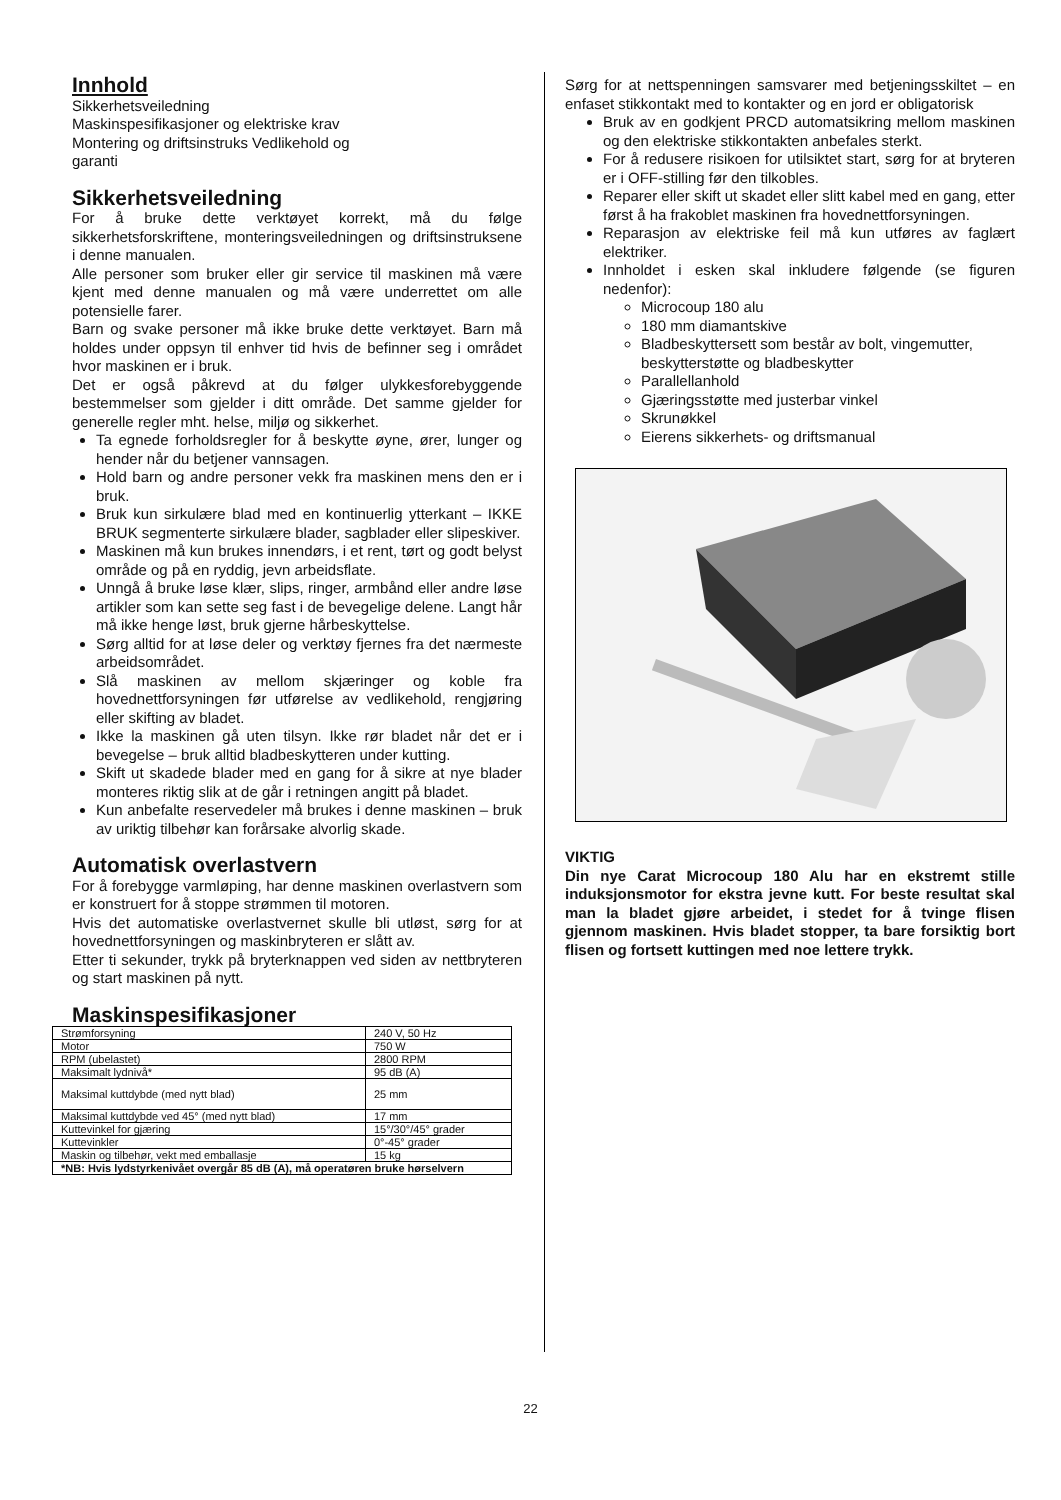Innhold
Sikkerhetsveiledning
Maskinspesifikasjoner og elektriske krav
Montering og driftsinstruks Vedlikehold og
garanti
Sikkerhetsveiledning
For å bruke dette verktøyet korrekt, må du følge sikkerhetsforskriftene, monteringsveiledningen og driftsinstruksene i denne manualen.
Alle personer som bruker eller gir service til maskinen må være kjent med denne manualen og må være underrettet om alle potensielle farer.
Barn og svake personer må ikke bruke dette verktøyet. Barn må holdes under oppsyn til enhver tid hvis de befinner seg i området hvor maskinen er i bruk.
Det er også påkrevd at du følger ulykkesforebyggende bestemmelser som gjelder i ditt område. Det samme gjelder for generelle regler mht. helse, miljø og sikkerhet.
Ta egnede forholdsregler for å beskytte øyne, ører, lunger og hender når du betjener vannsagen.
Hold barn og andre personer vekk fra maskinen mens den er i bruk.
Bruk kun sirkulære blad med en kontinuerlig ytterkant – IKKE BRUK segmenterte sirkulære blader, sagblader eller slipeskiver.
Maskinen må kun brukes innendørs, i et rent, tørt og godt belyst område og på en ryddig, jevn arbeidsflate.
Unngå å bruke løse klær, slips, ringer, armbånd eller andre løse artikler som kan sette seg fast i de bevegelige delene. Langt hår må ikke henge løst, bruk gjerne hårbeskyttelse.
Sørg alltid for at løse deler og verktøy fjernes fra det nærmeste arbeidsområdet.
Slå maskinen av mellom skjæringer og koble fra hovednettforsyningen før utførelse av vedlikehold, rengjøring eller skifting av bladet.
Ikke la maskinen gå uten tilsyn. Ikke rør bladet når det er i bevegelse – bruk alltid bladbeskytteren under kutting.
Skift ut skadede blader med en gang for å sikre at nye blader monteres riktig slik at de går i retningen angitt på bladet.
Kun anbefalte reservedeler må brukes i denne maskinen – bruk av uriktig tilbehør kan forårsake alvorlig skade.
Automatisk overlastvern
For å forebygge varmløping, har denne maskinen overlastvern som er konstruert for å stoppe strømmen til motoren.
Hvis det automatiske overlastvernet skulle bli utløst, sørg for at hovednettforsyningen og maskinbryteren er slått av.
Etter ti sekunder, trykk på bryterknappen ved siden av nettbryteren og start maskinen på nytt.
Maskinspesifikasjoner
| Strømforsyning | 240 V, 50 Hz |
| Motor | 750 W |
| RPM (ubelastet) | 2800 RPM |
| Maksimalt lydnivå* | 95 dB (A) |
| Maksimal kuttdybde (med nytt blad) | 25 mm |
| Maksimal kuttdybde ved 45° (med nytt blad) | 17 mm |
| Kuttevinkel for gjæring | 15°/30°/45° grader |
| Kuttevinkler | 0°-45° grader |
| Maskin og tilbehør, vekt med emballasje | 15 kg |
| *NB: Hvis lydstyrkenivået overgår 85 dB (A), må operatøren bruke hørselvern | |
Sørg for at nettspenningen samsvarer med betjeningsskiltet – en enfaset stikkontakt med to kontakter og en jord er obligatorisk
Bruk av en godkjent PRCD automatsikring mellom maskinen og den elektriske stikkontakten anbefales sterkt.
For å redusere risikoen for utilsiktet start, sørg for at bryteren er i OFF-stilling før den tilkobles.
Reparer eller skift ut skadet eller slitt kabel med en gang, etter først å ha frakoblet maskinen fra hovednettforsyningen.
Reparasjon av elektriske feil må kun utføres av faglært elektriker.
Innholdet i esken skal inkludere følgende (se figuren nedenfor):
Microcoup 180 alu
180 mm diamantskive
Bladbeskyttersett som består av bolt, vingemutter, beskytterstøtte og bladbeskytter
Parallellanhold
Gjæringsstøtte med justerbar vinkel
Skrunøkkel
Eierens sikkerhets- og driftsmanual
VIKTIG
Din nye Carat Microcoup 180 Alu har en ekstremt stille induksjonsmotor for ekstra jevne kutt. For beste resultat skal man la bladet gjøre arbeidet, i stedet for å tvinge flisen gjennom maskinen. Hvis bladet stopper, ta bare forsiktig bort flisen og fortsett kuttingen med noe lettere trykk.
22